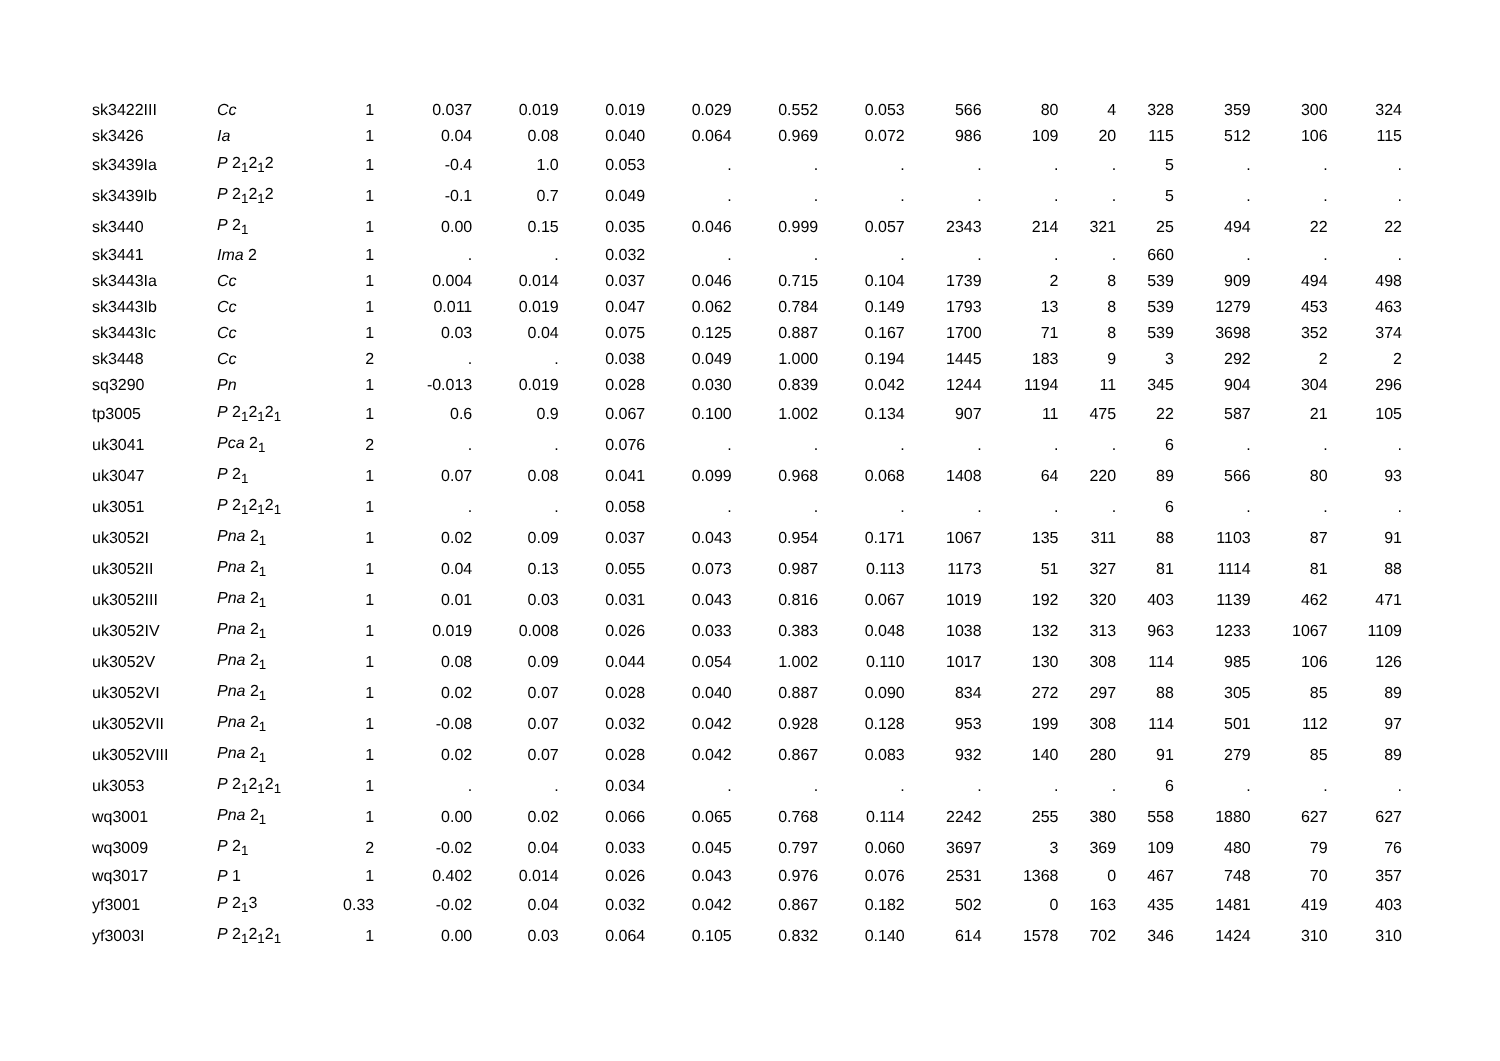| sk3422III | Cc | 1 | 0.037 | 0.019 | 0.019 | 0.029 | 0.552 | 0.053 | 566 | 80 | 4 | 328 | 359 | 300 | 324 |
| sk3426 | Ia | 1 | 0.04 | 0.08 | 0.040 | 0.064 | 0.969 | 0.072 | 986 | 109 | 20 | 115 | 512 | 106 | 115 |
| sk3439Ia | P 2<sub>1</sub>2<sub>1</sub>2 | 1 | -0.4 | 1.0 | 0.053 | . | . | . | . | . | . | 5 | . | . | . |
| sk3439Ib | P 2<sub>1</sub>2<sub>1</sub>2 | 1 | -0.1 | 0.7 | 0.049 | . | . | . | . | . | . | 5 | . | . | . |
| sk3440 | P 2<sub>1</sub> | 1 | 0.00 | 0.15 | 0.035 | 0.046 | 0.999 | 0.057 | 2343 | 214 | 321 | 25 | 494 | 22 | 22 |
| sk3441 | Ima 2 | 1 | . | . | 0.032 | . | . | . | . | . | . | 660 | . | . | . |
| sk3443Ia | Cc | 1 | 0.004 | 0.014 | 0.037 | 0.046 | 0.715 | 0.104 | 1739 | 2 | 8 | 539 | 909 | 494 | 498 |
| sk3443Ib | Cc | 1 | 0.011 | 0.019 | 0.047 | 0.062 | 0.784 | 0.149 | 1793 | 13 | 8 | 539 | 1279 | 453 | 463 |
| sk3443Ic | Cc | 1 | 0.03 | 0.04 | 0.075 | 0.125 | 0.887 | 0.167 | 1700 | 71 | 8 | 539 | 3698 | 352 | 374 |
| sk3448 | Cc | 2 | . | . | 0.038 | 0.049 | 1.000 | 0.194 | 1445 | 183 | 9 | 3 | 292 | 2 | 2 |
| sq3290 | Pn | 1 | -0.013 | 0.019 | 0.028 | 0.030 | 0.839 | 0.042 | 1244 | 1194 | 11 | 345 | 904 | 304 | 296 |
| tp3005 | P 2<sub>1</sub>2<sub>1</sub>2<sub>1</sub> | 1 | 0.6 | 0.9 | 0.067 | 0.100 | 1.002 | 0.134 | 907 | 11 | 475 | 22 | 587 | 21 | 105 |
| uk3041 | Pca 2<sub>1</sub> | 2 | . | . | 0.076 | . | . | . | . | . | . | 6 | . | . | . |
| uk3047 | P 2<sub>1</sub> | 1 | 0.07 | 0.08 | 0.041 | 0.099 | 0.968 | 0.068 | 1408 | 64 | 220 | 89 | 566 | 80 | 93 |
| uk3051 | P 2<sub>1</sub>2<sub>1</sub>2<sub>1</sub> | 1 | . | . | 0.058 | . | . | . | . | . | . | 6 | . | . | . |
| uk3052I | Pna 2<sub>1</sub> | 1 | 0.02 | 0.09 | 0.037 | 0.043 | 0.954 | 0.171 | 1067 | 135 | 311 | 88 | 1103 | 87 | 91 |
| uk3052II | Pna 2<sub>1</sub> | 1 | 0.04 | 0.13 | 0.055 | 0.073 | 0.987 | 0.113 | 1173 | 51 | 327 | 81 | 1114 | 81 | 88 |
| uk3052III | Pna 2<sub>1</sub> | 1 | 0.01 | 0.03 | 0.031 | 0.043 | 0.816 | 0.067 | 1019 | 192 | 320 | 403 | 1139 | 462 | 471 |
| uk3052IV | Pna 2<sub>1</sub> | 1 | 0.019 | 0.008 | 0.026 | 0.033 | 0.383 | 0.048 | 1038 | 132 | 313 | 963 | 1233 | 1067 | 1109 |
| uk3052V | Pna 2<sub>1</sub> | 1 | 0.08 | 0.09 | 0.044 | 0.054 | 1.002 | 0.110 | 1017 | 130 | 308 | 114 | 985 | 106 | 126 |
| uk3052VI | Pna 2<sub>1</sub> | 1 | 0.02 | 0.07 | 0.028 | 0.040 | 0.887 | 0.090 | 834 | 272 | 297 | 88 | 305 | 85 | 89 |
| uk3052VII | Pna 2<sub>1</sub> | 1 | -0.08 | 0.07 | 0.032 | 0.042 | 0.928 | 0.128 | 953 | 199 | 308 | 114 | 501 | 112 | 97 |
| uk3052VIII | Pna 2<sub>1</sub> | 1 | 0.02 | 0.07 | 0.028 | 0.042 | 0.867 | 0.083 | 932 | 140 | 280 | 91 | 279 | 85 | 89 |
| uk3053 | P 2<sub>1</sub>2<sub>1</sub>2<sub>1</sub> | 1 | . | . | 0.034 | . | . | . | . | . | . | 6 | . | . | . |
| wq3001 | Pna 2<sub>1</sub> | 1 | 0.00 | 0.02 | 0.066 | 0.065 | 0.768 | 0.114 | 2242 | 255 | 380 | 558 | 1880 | 627 | 627 |
| wq3009 | P 2<sub>1</sub> | 2 | -0.02 | 0.04 | 0.033 | 0.045 | 0.797 | 0.060 | 3697 | 3 | 369 | 109 | 480 | 79 | 76 |
| wq3017 | P 1 | 1 | 0.402 | 0.014 | 0.026 | 0.043 | 0.976 | 0.076 | 2531 | 1368 | 0 | 467 | 748 | 70 | 357 |
| yf3001 | P 2<sub>1</sub>3 | 0.33 | -0.02 | 0.04 | 0.032 | 0.042 | 0.867 | 0.182 | 502 | 0 | 163 | 435 | 1481 | 419 | 403 |
| yf3003I | P 2<sub>1</sub>2<sub>1</sub>2<sub>1</sub> | 1 | 0.00 | 0.03 | 0.064 | 0.105 | 0.832 | 0.140 | 614 | 1578 | 702 | 346 | 1424 | 310 | 310 |